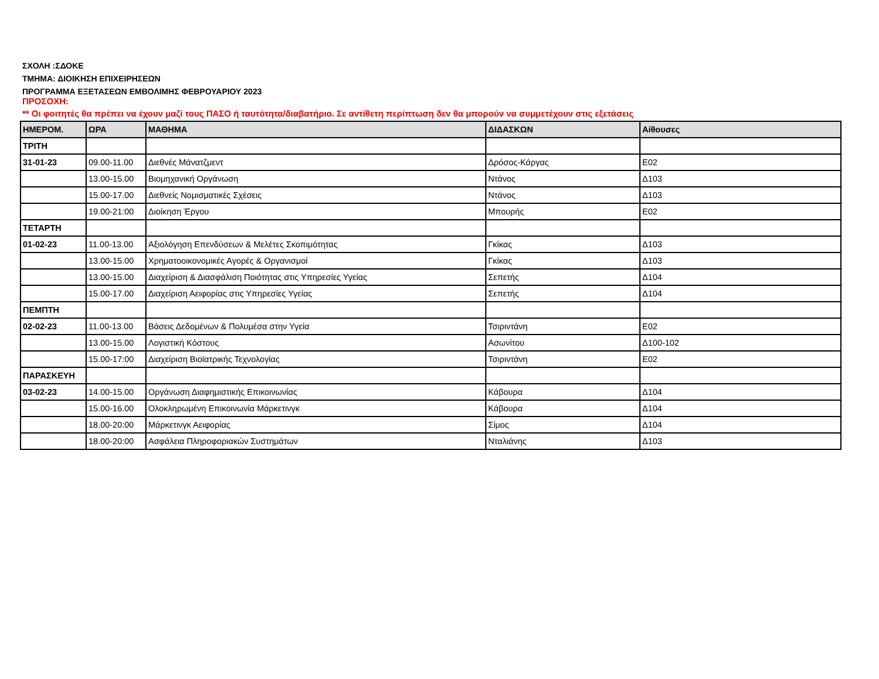ΣΧΟΛΗ :ΣΔΟΚΕ
ΤΜΗΜΑ: ΔΙΟΙΚΗΣΗ ΕΠΙΧΕΙΡΗΣΕΩΝ
ΠΡΟΓΡΑΜΜΑ ΕΞΕΤΑΣΕΩΝ ΕΜΒΟΛΙΜΗΣ ΦΕΒΡΟΥΑΡΙΟΥ 2023
ΠΡΟΣΟΧΗ:
** Οι φοιτητές θα πρέπει να έχουν μαζί τους ΠΑΣΟ ή ταυτότητα/διαβατήριο. Σε αντίθετη περίπτωση δεν θα μπορούν να συμμετέχουν στις εξετάσεις
| ΗΜΕΡΟΜ. | ΩΡΑ | ΜΑΘΗΜΑ | ΔΙΔΑΣΚΩΝ | Αίθουσες |
| --- | --- | --- | --- | --- |
| ΤΡΙΤΗ | | | | |
| 31-01-23 | 09.00-11.00 | Διεθνές Μάνατζμεντ | Δρόσος-Κάργας | Ε02 |
| | 13.00-15.00 | Βιομηχανική Οργάνωση | Ντάνος | Δ103 |
| | 15.00-17.00 | Διεθνείς Νομισματικές Σχέσεις | Ντάνος | Δ103 |
| | 19.00-21:00 | Διοίκηση Έργου | Μπουρής | Ε02 |
| ΤΕΤΑΡΤΗ | | | | |
| 01-02-23 | 11.00-13.00 | Αξιολόγηση Επενδύσεων & Μελέτες Σκοπιμότητας | Γκίκας | Δ103 |
| | 13.00-15.00 | Χρηματοοικονομικές Αγορές & Οργανισμοί | Γκίκας | Δ103 |
| | 13.00-15.00 | Διαχείριση & Διασφάλιση Ποιότητας στις Υπηρεσίες Υγείας | Σεπετής | Δ104 |
| | 15.00-17.00 | Διαχείριση Αειφορίας στις Υπηρεσίες Υγείας | Σεπετής | Δ104 |
| ΠΕΜΠΤΗ | | | | |
| 02-02-23 | 11.00-13.00 | Βάσεις Δεδομένων & Πολυμέσα στην Υγεία | Τσιριντάνη | Ε02 |
| | 13.00-15.00 | Λογιστική Κόστους | Ασωνίτου | Δ100-102 |
| | 15.00-17:00 | Διαχείριση Βιοϊατρικής Τεχνολογίας | Τσιριντάνη | Ε02 |
| ΠΑΡΑΣΚΕΥΗ | | | | |
| 03-02-23 | 14.00-15.00 | Οργάνωση Διαφημιστικής Επικοινωνίας | Κάβουρα | Δ104 |
| | 15.00-16.00 | Ολοκληρωμένη Επικοινωνία Μάρκετινγκ | Κάβουρα | Δ104 |
| | 18.00-20:00 | Μάρκετινγκ Αειφορίας | Σίμος | Δ104 |
| | 18.00-20:00 | Ασφάλεια Πληροφοριακών Συστημάτων | Νταλιάνης | Δ103 |